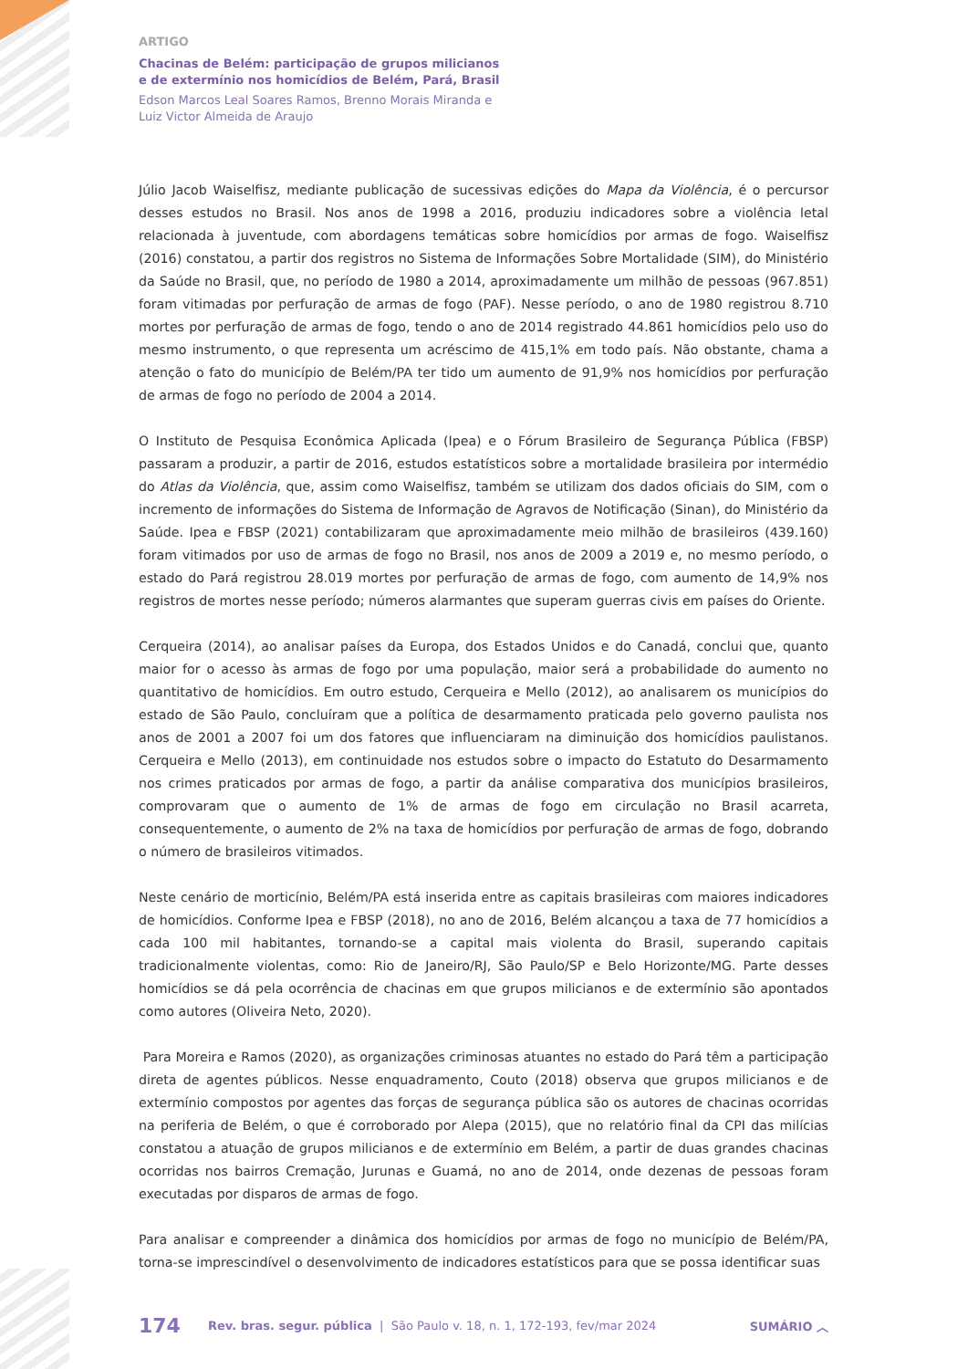ARTIGO
Chacinas de Belém: participação de grupos milicianos e de extermínio nos homicídios de Belém, Pará, Brasil
Edson Marcos Leal Soares Ramos, Brenno Morais Miranda e Luiz Victor Almeida de Araujo
Júlio Jacob Waiselfisz, mediante publicação de sucessivas edições do Mapa da Violência, é o percursor desses estudos no Brasil. Nos anos de 1998 a 2016, produziu indicadores sobre a violência letal relacionada à juventude, com abordagens temáticas sobre homicídios por armas de fogo. Waiselfisz (2016) constatou, a partir dos registros no Sistema de Informações Sobre Mortalidade (SIM), do Ministério da Saúde no Brasil, que, no período de 1980 a 2014, aproximadamente um milhão de pessoas (967.851) foram vitimadas por perfuração de armas de fogo (PAF). Nesse período, o ano de 1980 registrou 8.710 mortes por perfuração de armas de fogo, tendo o ano de 2014 registrado 44.861 homicídios pelo uso do mesmo instrumento, o que representa um acréscimo de 415,1% em todo país. Não obstante, chama a atenção o fato do município de Belém/PA ter tido um aumento de 91,9% nos homicídios por perfuração de armas de fogo no período de 2004 a 2014.
O Instituto de Pesquisa Econômica Aplicada (Ipea) e o Fórum Brasileiro de Segurança Pública (FBSP) passaram a produzir, a partir de 2016, estudos estatísticos sobre a mortalidade brasileira por intermédio do Atlas da Violência, que, assim como Waiselfisz, também se utilizam dos dados oficiais do SIM, com o incremento de informações do Sistema de Informação de Agravos de Notificação (Sinan), do Ministério da Saúde. Ipea e FBSP (2021) contabilizaram que aproximadamente meio milhão de brasileiros (439.160) foram vitimados por uso de armas de fogo no Brasil, nos anos de 2009 a 2019 e, no mesmo período, o estado do Pará registrou 28.019 mortes por perfuração de armas de fogo, com aumento de 14,9% nos registros de mortes nesse período; números alarmantes que superam guerras civis em países do Oriente.
Cerqueira (2014), ao analisar países da Europa, dos Estados Unidos e do Canadá, conclui que, quanto maior for o acesso às armas de fogo por uma população, maior será a probabilidade do aumento no quantitativo de homicídios. Em outro estudo, Cerqueira e Mello (2012), ao analisarem os municípios do estado de São Paulo, concluíram que a política de desarmamento praticada pelo governo paulista nos anos de 2001 a 2007 foi um dos fatores que influenciaram na diminuição dos homicídios paulistanos. Cerqueira e Mello (2013), em continuidade nos estudos sobre o impacto do Estatuto do Desarmamento nos crimes praticados por armas de fogo, a partir da análise comparativa dos municípios brasileiros, comprovaram que o aumento de 1% de armas de fogo em circulação no Brasil acarreta, consequentemente, o aumento de 2% na taxa de homicídios por perfuração de armas de fogo, dobrando o número de brasileiros vitimados.
Neste cenário de morticínio, Belém/PA está inserida entre as capitais brasileiras com maiores indicadores de homicídios. Conforme Ipea e FBSP (2018), no ano de 2016, Belém alcançou a taxa de 77 homicídios a cada 100 mil habitantes, tornando-se a capital mais violenta do Brasil, superando capitais tradicionalmente violentas, como: Rio de Janeiro/RJ, São Paulo/SP e Belo Horizonte/MG. Parte desses homicídios se dá pela ocorrência de chacinas em que grupos milicianos e de extermínio são apontados como autores (Oliveira Neto, 2020).
Para Moreira e Ramos (2020), as organizações criminosas atuantes no estado do Pará têm a participação direta de agentes públicos. Nesse enquadramento, Couto (2018) observa que grupos milicianos e de extermínio compostos por agentes das forças de segurança pública são os autores de chacinas ocorridas na periferia de Belém, o que é corroborado por Alepa (2015), que no relatório final da CPI das milícias constatou a atuação de grupos milicianos e de extermínio em Belém, a partir de duas grandes chacinas ocorridas nos bairros Cremação, Jurunas e Guamá, no ano de 2014, onde dezenas de pessoas foram executadas por disparos de armas de fogo.
Para analisar e compreender a dinâmica dos homicídios por armas de fogo no município de Belém/PA, torna-se imprescindível o desenvolvimento de indicadores estatísticos para que se possa identificar suas
174 Rev. bras. segur. pública | São Paulo v. 18, n. 1, 172-193, fev/mar 2024 SUMÁRIO ︿